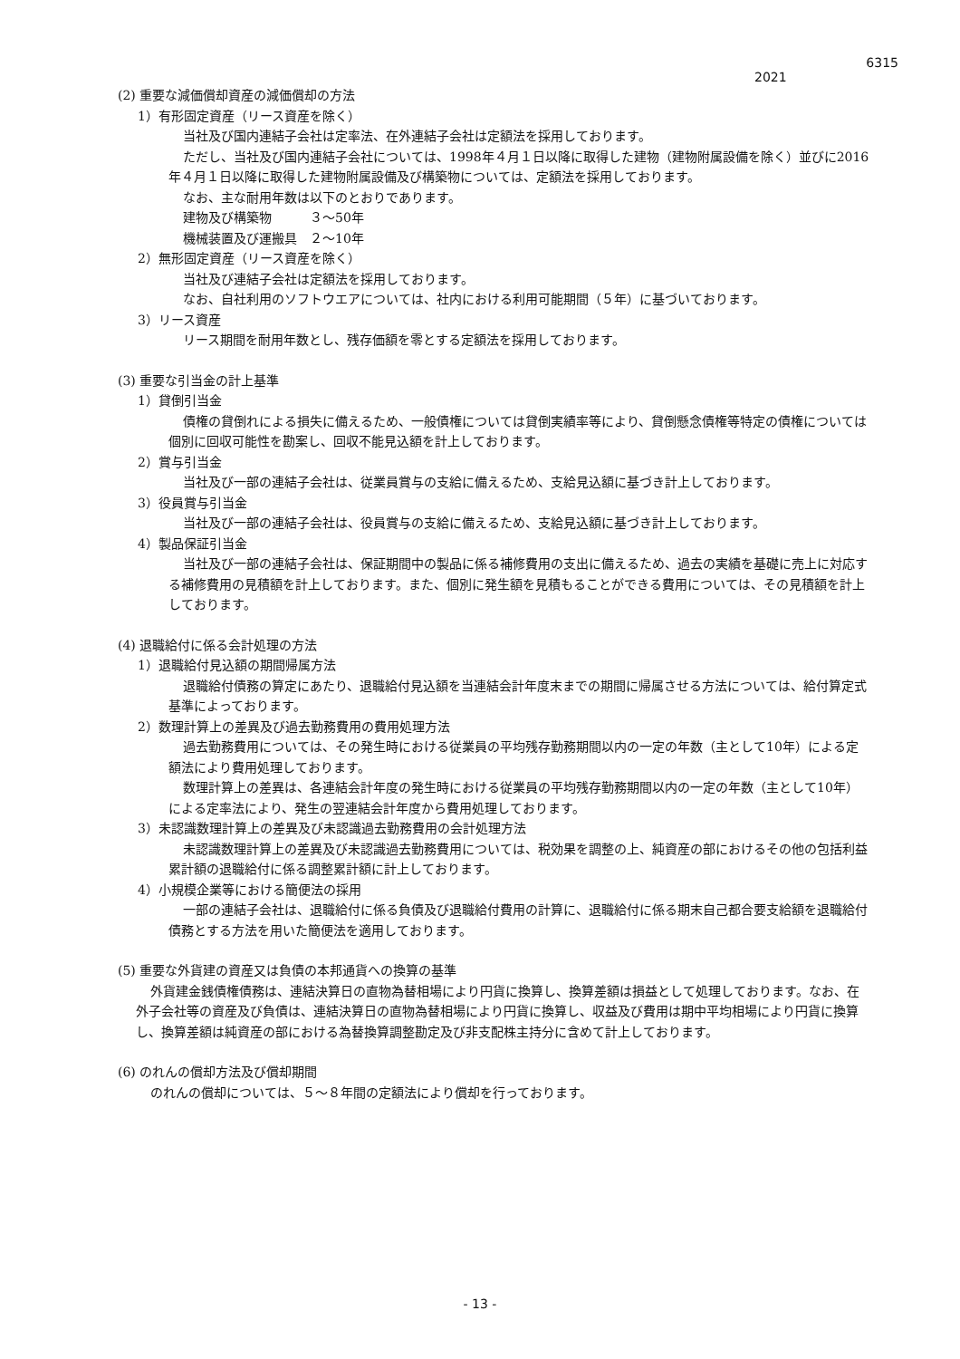6315
2021
(2) 重要な減価償却資産の減価償却の方法
1）有形固定資産（リース資産を除く）
当社及び国内連結子会社は定率法、在外連結子会社は定額法を採用しております。
ただし、当社及び国内連結子会社については、1998年４月１日以降に取得した建物（建物附属設備を除く）並びに2016年４月１日以降に取得した建物附属設備及び構築物については、定額法を採用しております。
なお、主な耐用年数は以下のとおりであります。
建物及び構築物　　　３～50年
機械装置及び運搬具　２～10年
2）無形固定資産（リース資産を除く）
当社及び連結子会社は定額法を採用しております。
なお、自社利用のソフトウエアについては、社内における利用可能期間（５年）に基づいております。
3）リース資産
リース期間を耐用年数とし、残存価額を零とする定額法を採用しております。
(3) 重要な引当金の計上基準
1）貸倒引当金
債権の貸倒れによる損失に備えるため、一般債権については貸倒実績率等により、貸倒懸念債権等特定の債権については個別に回収可能性を勘案し、回収不能見込額を計上しております。
2）賞与引当金
当社及び一部の連結子会社は、従業員賞与の支給に備えるため、支給見込額に基づき計上しております。
3）役員賞与引当金
当社及び一部の連結子会社は、役員賞与の支給に備えるため、支給見込額に基づき計上しております。
4）製品保証引当金
当社及び一部の連結子会社は、保証期間中の製品に係る補修費用の支出に備えるため、過去の実績を基礎に売上に対応する補修費用の見積額を計上しております。また、個別に発生額を見積もることができる費用については、その見積額を計上しております。
(4) 退職給付に係る会計処理の方法
1）退職給付見込額の期間帰属方法
退職給付債務の算定にあたり、退職給付見込額を当連結会計年度末までの期間に帰属させる方法については、給付算定式基準によっております。
2）数理計算上の差異及び過去勤務費用の費用処理方法
過去勤務費用については、その発生時における従業員の平均残存勤務期間以内の一定の年数（主として10年）による定額法により費用処理しております。
数理計算上の差異は、各連結会計年度の発生時における従業員の平均残存勤務期間以内の一定の年数（主として10年）による定率法により、発生の翌連結会計年度から費用処理しております。
3）未認識数理計算上の差異及び未認識過去勤務費用の会計処理方法
未認識数理計算上の差異及び未認識過去勤務費用については、税効果を調整の上、純資産の部におけるその他の包括利益累計額の退職給付に係る調整累計額に計上しております。
4）小規模企業等における簡便法の採用
一部の連結子会社は、退職給付に係る負債及び退職給付費用の計算に、退職給付に係る期末自己都合要支給額を退職給付債務とする方法を用いた簡便法を適用しております。
(5) 重要な外貨建の資産又は負債の本邦通貨への換算の基準
外貨建金銭債権債務は、連結決算日の直物為替相場により円貨に換算し、換算差額は損益として処理しております。なお、在外子会社等の資産及び負債は、連結決算日の直物為替相場により円貨に換算し、収益及び費用は期中平均相場により円貨に換算し、換算差額は純資産の部における為替換算調整勘定及び非支配株主持分に含めて計上しております。
(6) のれんの償却方法及び償却期間
のれんの償却については、５～８年間の定額法により償却を行っております。
- 13 -